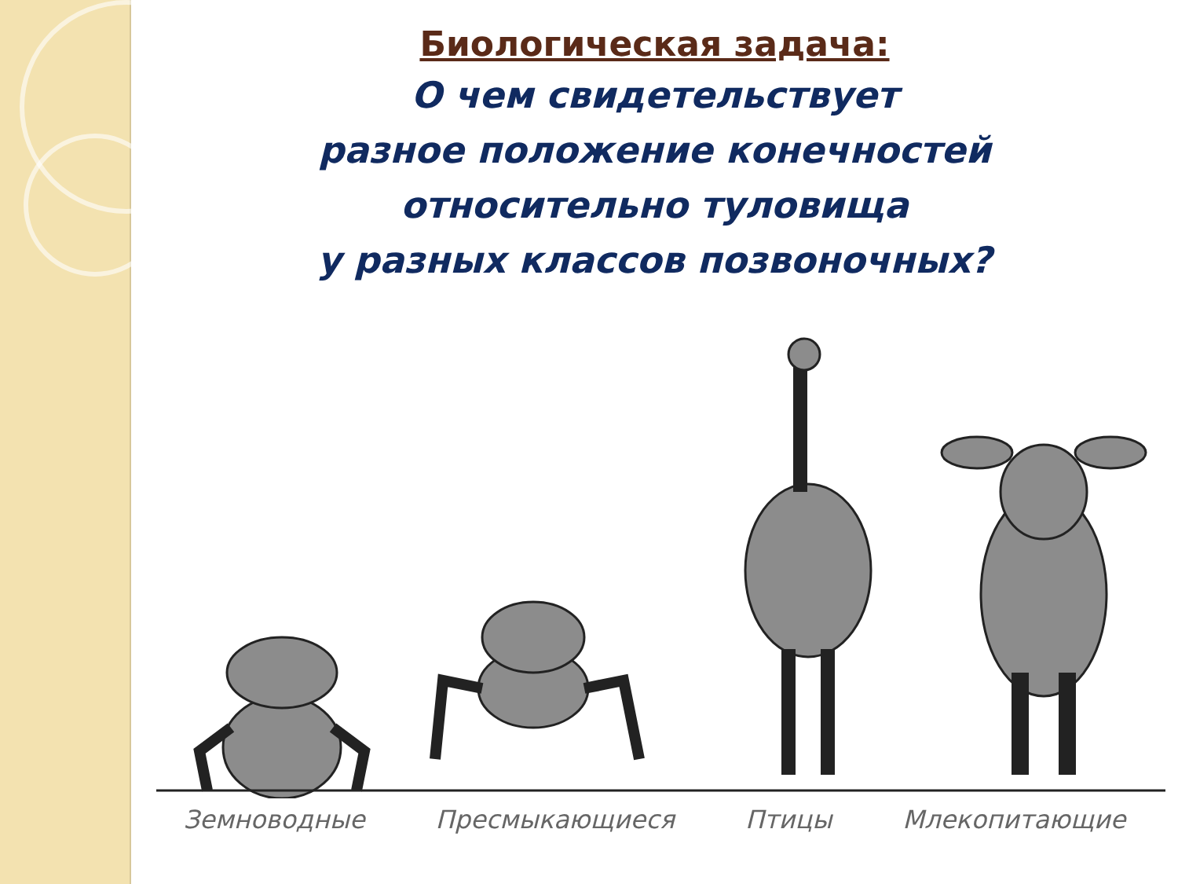Биологическая задача:
О чем свидетельствует
разное положение конечностей
относительно туловища
у разных классов позвоночных?
Земноводные Пресмыкающиеся Птицы Млекопитающие